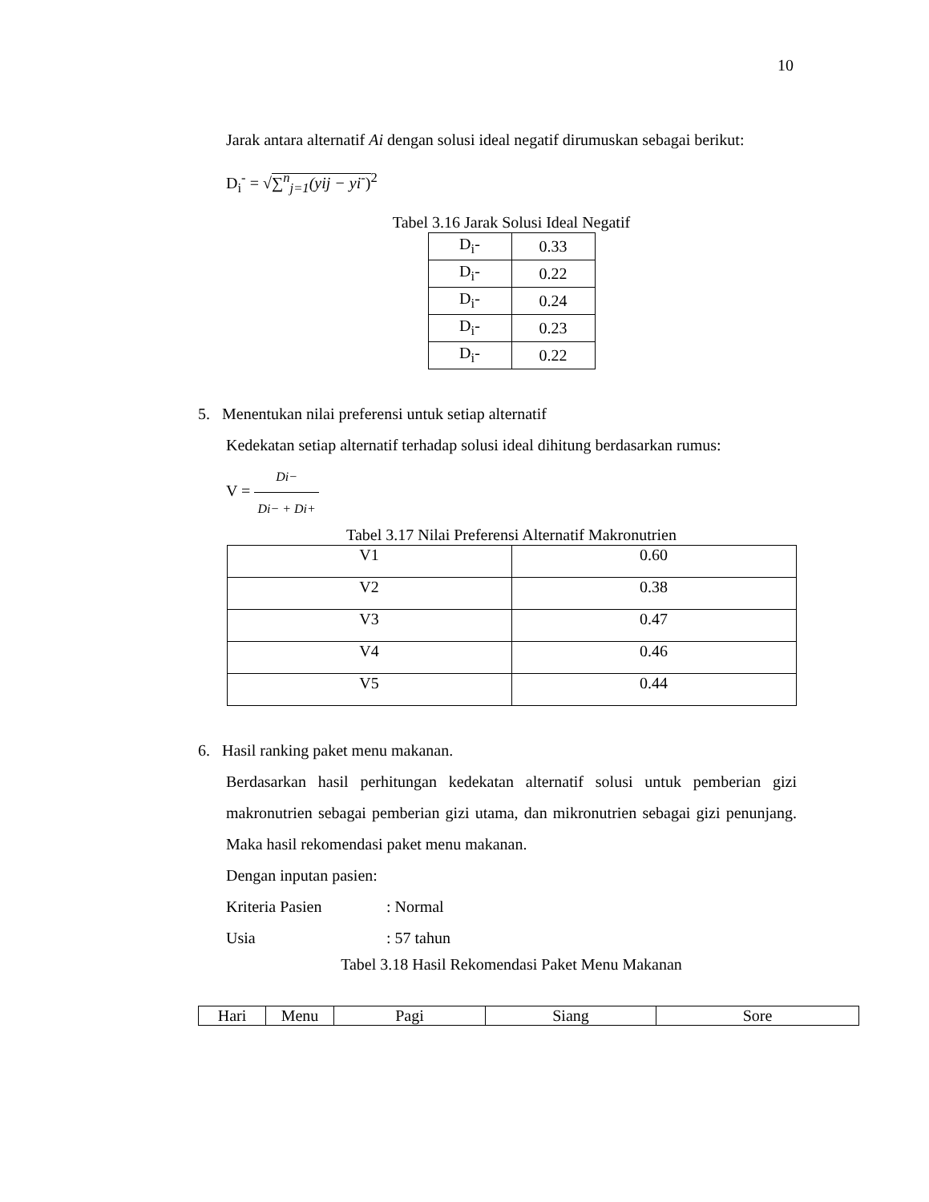10
Jarak antara alternatif Ai dengan solusi ideal negatif dirumuskan sebagai berikut:
D<sub>i</sub><sup>-</sup> = √∑<sup>n</sup><sub>j=1</sub>(yij − yi<sup>-</sup>)<sup>2</sup>
Tabel 3.16 Jarak Solusi Ideal Negatif
| D<sub>i</sub>- | 0.33 |
| D<sub>i</sub>- | 0.22 |
| D<sub>i</sub>- | 0.24 |
| D<sub>i</sub>- | 0.23 |
| D<sub>i</sub>- | 0.22 |
5. Menentukan nilai preferensi untuk setiap alternatif
Kedekatan setiap alternatif terhadap solusi ideal dihitung berdasarkan rumus:
V = Di− Di− + Di+
Tabel 3.17 Nilai Preferensi Alternatif Makronutrien
| V1 | 0.60 |
| V2 | 0.38 |
| V3 | 0.47 |
| V4 | 0.46 |
| V5 | 0.44 |
6. Hasil ranking paket menu makanan.
Berdasarkan hasil perhitungan kedekatan alternatif solusi untuk pemberian gizi makronutrien sebagai pemberian gizi utama, dan mikronutrien sebagai gizi penunjang. Maka hasil rekomendasi paket menu makanan.
Dengan inputan pasien:
Kriteria Pasien: Normal
Usia: 57 tahun
Tabel 3.18 Hasil Rekomendasi Paket Menu Makanan
| Hari | Menu | Pagi | Siang | Sore |
| --- | --- | --- | --- | --- |